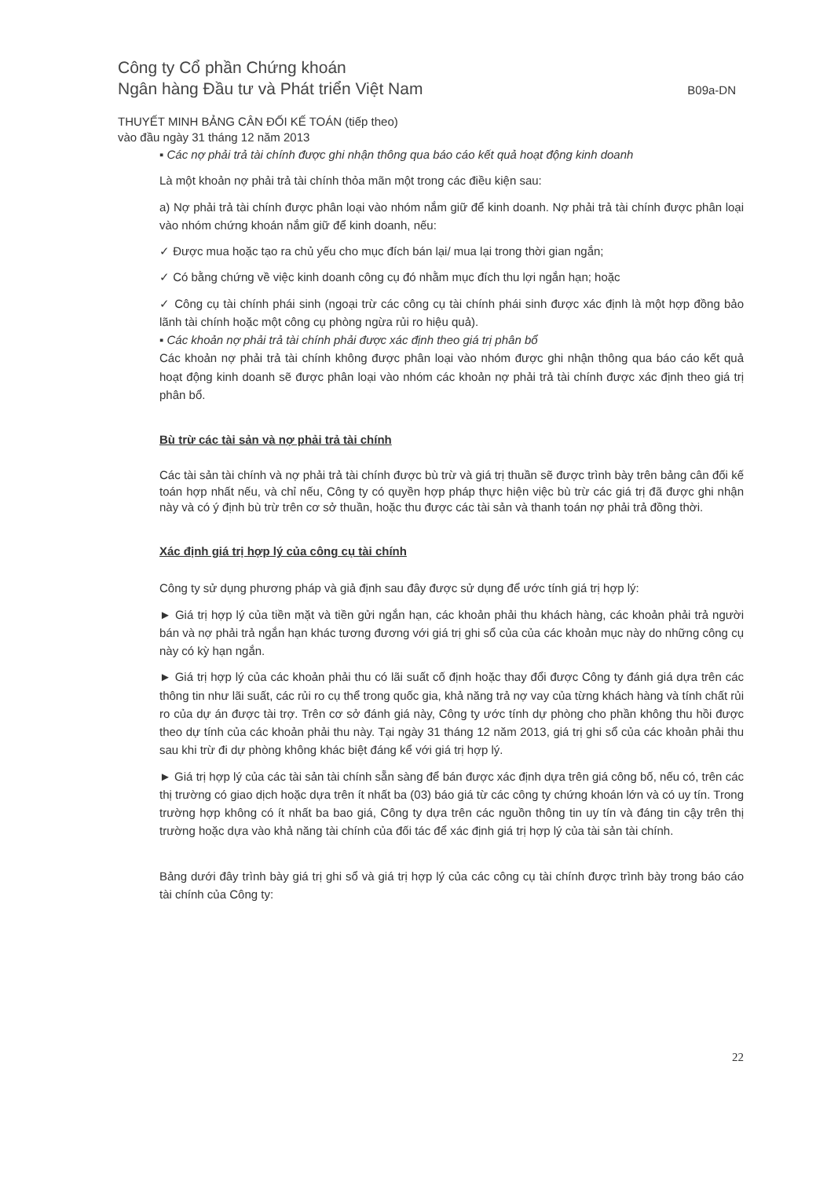Công ty Cổ phần Chứng khoán
Ngân hàng Đầu tư và Phát triển Việt Nam
B09a-DN
THUYẾT MINH BẢNG CÂN ĐỐI KẾ TOÁN (tiếp theo)
vào đầu ngày 31 tháng 12 năm 2013
▪ Các nợ phải trả tài chính được ghi nhận thông qua báo cáo kết quả hoạt động kinh doanh
Là một khoản nợ phải trả tài chính thỏa mãn một trong các điều kiện sau:
a) Nợ phải trả tài chính được phân loại vào nhóm nắm giữ để kinh doanh. Nợ phải trả tài chính được phân loại vào nhóm chứng khoán nắm giữ để kinh doanh, nếu:
✓ Được mua hoặc tạo ra chủ yếu cho mục đích bán lại/ mua lại trong thời gian ngắn;
✓ Có bằng chứng về việc kinh doanh công cụ đó nhằm mục đích thu lợi ngắn hạn; hoặc
✓ Công cụ tài chính phái sinh (ngoại trừ các công cụ tài chính phái sinh được xác định là một hợp đồng bảo lãnh tài chính hoặc một công cụ phòng ngừa rủi ro hiệu quả).
▪ Các khoản nợ phải trả tài chính phải được xác định theo giá trị phân bổ
Các khoản nợ phải trả tài chính không được phân loại vào nhóm được ghi nhận thông qua báo cáo kết quả hoạt động kinh doanh sẽ được phân loại vào nhóm các khoản nợ phải trả tài chính được xác định theo giá trị phân bổ.
Bù trừ các tài sản và nợ phải trả tài chính
Các tài sản tài chính và nợ phải trả tài chính được bù trừ và giá trị thuần sẽ được trình bày trên bảng cân đối kế toán hợp nhất nếu, và chỉ nếu, Công ty có quyền hợp pháp thực hiện việc bù trừ các giá trị đã được ghi nhận này và có ý định bù trừ trên cơ sở thuần, hoặc thu được các tài sản và thanh toán nợ phải trả đồng thời.
Xác định giá trị hợp lý của công cụ tài chính
Công ty sử dụng phương pháp và giả định sau đây được sử dụng để ước tính giá trị hợp lý:
► Giá trị hợp lý của tiền mặt và tiền gửi ngắn hạn, các khoản phải thu khách hàng, các khoản phải trả người bán và nợ phải trả ngắn hạn khác tương đương với giá trị ghi sổ của của các khoản mục này do những công cụ này có kỳ hạn ngắn.
► Giá trị hợp lý của các khoản phải thu có lãi suất cố định hoặc thay đổi được Công ty đánh giá dựa trên các thông tin như lãi suất, các rủi ro cụ thể trong quốc gia, khả năng trả nợ vay của từng khách hàng và tính chất rủi ro của dự án được tài trợ. Trên cơ sở đánh giá này, Công ty ước tính dự phòng cho phần không thu hồi được theo dự tính của các khoản phải thu này. Tại ngày 31 tháng 12 năm 2013, giá trị ghi sổ của các khoản phải thu sau khi trừ đi dự phòng không khác biệt đáng kể với giá trị hợp lý.
► Giá trị hợp lý của các tài sản tài chính sẵn sàng để bán được xác định dựa trên giá công bố, nếu có, trên các thị trường có giao dịch hoặc dựa trên ít nhất ba (03) báo giá từ các công ty chứng khoán lớn và có uy tín. Trong trường hợp không có ít nhất ba bao giá, Công ty dựa trên các nguồn thông tin uy tín và đáng tin cậy trên thị trường hoặc dựa vào khả năng tài chính của đối tác để xác định giá trị hợp lý của tài sản tài chính.
Bảng dưới đây trình bày giá trị ghi sổ và giá trị hợp lý của các công cụ tài chính được trình bày trong báo cáo tài chính của Công ty:
22